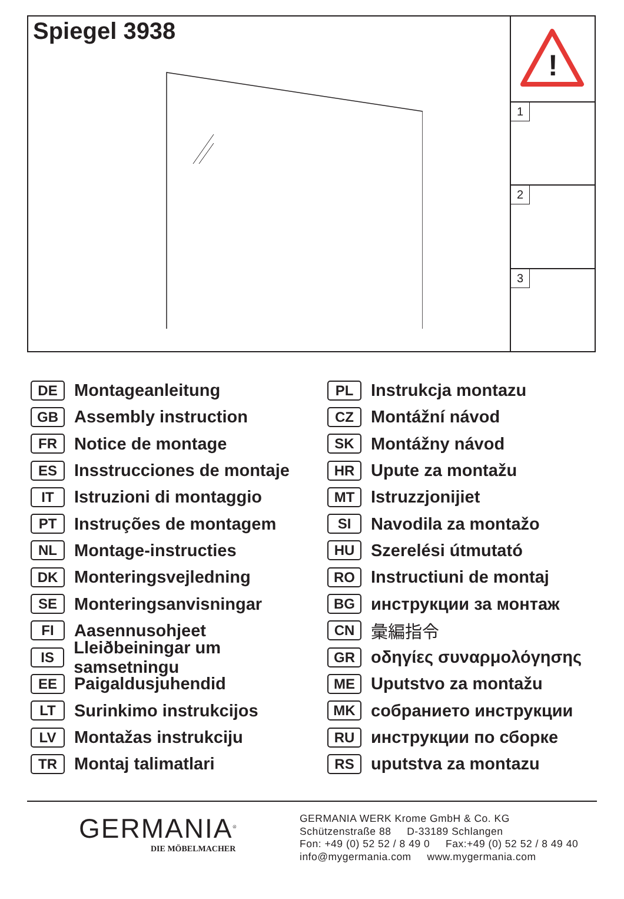Spiegel 3938
!
1
2
3
DE Montageanleitung
GB Assembly instruction
FR Notice de montage
ES Insstrucciones de montaje
IT Istruzioni di montaggio
PT Instruções de montagem
NL Montage-instructies
DK Monteringsvejledning
SE Monteringsanvisningar
FI Aasennusohjeet
IS Lleiðbeiningar um samsetningu
EE Paigaldusjuhendid
LT Surinkimo instrukcijos
LV Montažas instrukciju
TR Montaj talimatlari
PL Instrukcja montazu
CZ Montážní návod
SK Montážny návod
HR Upute za montažu
MT Istruzzjonijiet
SI Navodila za montažo
HU Szerelési útmutató
RO Instructiuni de montaj
BG инструкции за монтаж
CN 彙編指令
GR οδηγίες συναρμολόγησης
ME Uputstvo za montažu
MK собранието инструкции
RU инструкции по сборке
RS uputstva za montazu
GERMANIA<sup>®</sup>
DIE MÖBELMACHER
GERMANIA WERK Krome GmbH & Co. KG
Schützenstraße 88 D-33189 Schlangen
Fon: +49 (0) 52 52 / 8 49 0 Fax:+49 (0) 52 52 / 8 49 40
info@mygermania.com www.mygermania.com